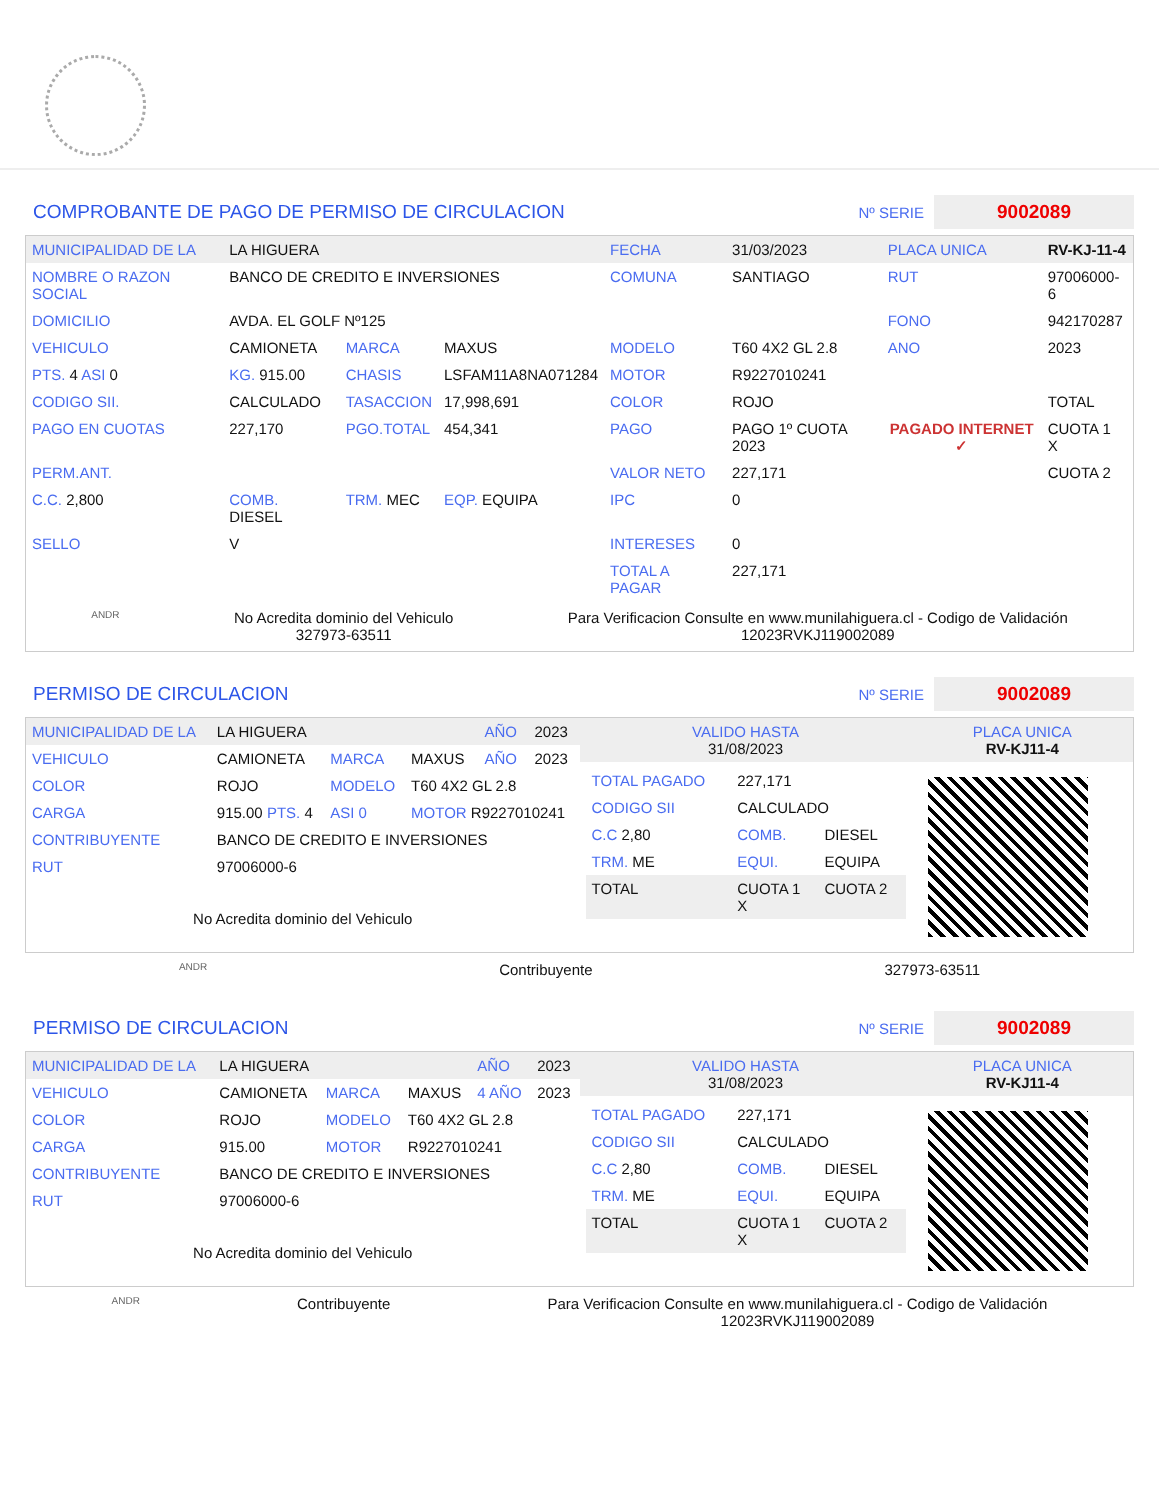COMPROBANTE DE PAGO DE PERMISO DE CIRCULACION
Nº SERIE
9002089
| MUNICIPALIDAD DE LA | LA HIGUERA | | | FECHA | 31/03/2023 | PLACA UNICA | RV-KJ-11-4 |
| NOMBRE O RAZON SOCIAL | BANCO DE CREDITO E INVERSIONES | | | COMUNA | SANTIAGO | RUT | 97006000-6 |
| DOMICILIO | AVDA. EL GOLF Nº125 | | | | | FONO | 942170287 |
| VEHICULO | CAMIONETA | MARCA | MAXUS | MODELO | T60 4X2 GL 2.8 | ANO | 2023 |
| PTS. 4 ASI 0 | KG. 915.00 | CHASIS | LSFAM11A8NA071284 | MOTOR | R9227010241 | | |
| CODIGO SII. | CALCULADO | TASACCION | 17,998,691 | COLOR | ROJO | | TOTAL |
| PAGO EN CUOTAS | 227,170 | PGO.TOTAL | 454,341 | PAGO | PAGO 1º CUOTA 2023 | PAGADO INTERNET ✓ | CUOTA 1 X |
| PERM.ANT. | | | | VALOR NETO | 227,171 | | CUOTA 2 |
| C.C. 2,800 | COMB. DIESEL | TRM. MEC | EQP. EQUIPA | IPC | 0 | | |
| SELLO | V | | | INTERESES | 0 | | |
| | | | | TOTAL A PAGAR | 227,171 | | |
ANDR
No Acredita dominio del Vehiculo
327973-63511
Para Verificacion Consulte en www.munilahiguera.cl - Codigo de Validación
12023RVKJ119002089
PERMISO DE CIRCULACION
Nº SERIE
9002089
| MUNICIPALIDAD DE LA | LA HIGUERA | | | AÑO | 2023 |
| VEHICULO | CAMIONETA | MARCA | MAXUS | AÑO | 2023 |
| COLOR | ROJO | MODELO | T60 4X2 GL 2.8 | | |
| CARGA | 915.00 PTS. 4 | ASI 0 | MOTOR R9227010241 | | |
| CONTRIBUYENTE | BANCO DE CREDITO E INVERSIONES | | | | |
| RUT | 97006000-6 | | | | |
| No Acredita dominio del Vehiculo | | | | | |
| VALIDO HASTA 31/08/2023 | PLACA UNICA RV-KJ11-4 |
| / TOTAL PAGADO / 227,171 / / / CODIGO SII / CALCULADO / / / C.C 2,80 / COMB. / DIESEL / / TRM. ME / EQUI. / EQUIPA / / TOTAL / CUOTA 1 X / CUOTA 2 / | |
ANDR Contribuyente 327973-63511
PERMISO DE CIRCULACION
Nº SERIE
9002089
| MUNICIPALIDAD DE LA | LA HIGUERA | | | AÑO | 2023 |
| VEHICULO | CAMIONETA | MARCA | MAXUS | 4 AÑO | 2023 |
| COLOR | ROJO | MODELO | T60 4X2 GL 2.8 | | |
| CARGA | 915.00 | MOTOR | R9227010241 | | |
| CONTRIBUYENTE | BANCO DE CREDITO E INVERSIONES | | | | |
| RUT | 97006000-6 | | | | |
| No Acredita dominio del Vehiculo | | | | | |
| VALIDO HASTA 31/08/2023 | PLACA UNICA RV-KJ11-4 |
| / TOTAL PAGADO / 227,171 / / / CODIGO SII / CALCULADO / / / C.C 2,80 / COMB. / DIESEL / / TRM. ME / EQUI. / EQUIPA / / TOTAL / CUOTA 1 X / CUOTA 2 / | |
ANDR Contribuyente Para Verificacion Consulte en www.munilahiguera.cl - Codigo de Validación
12023RVKJ119002089